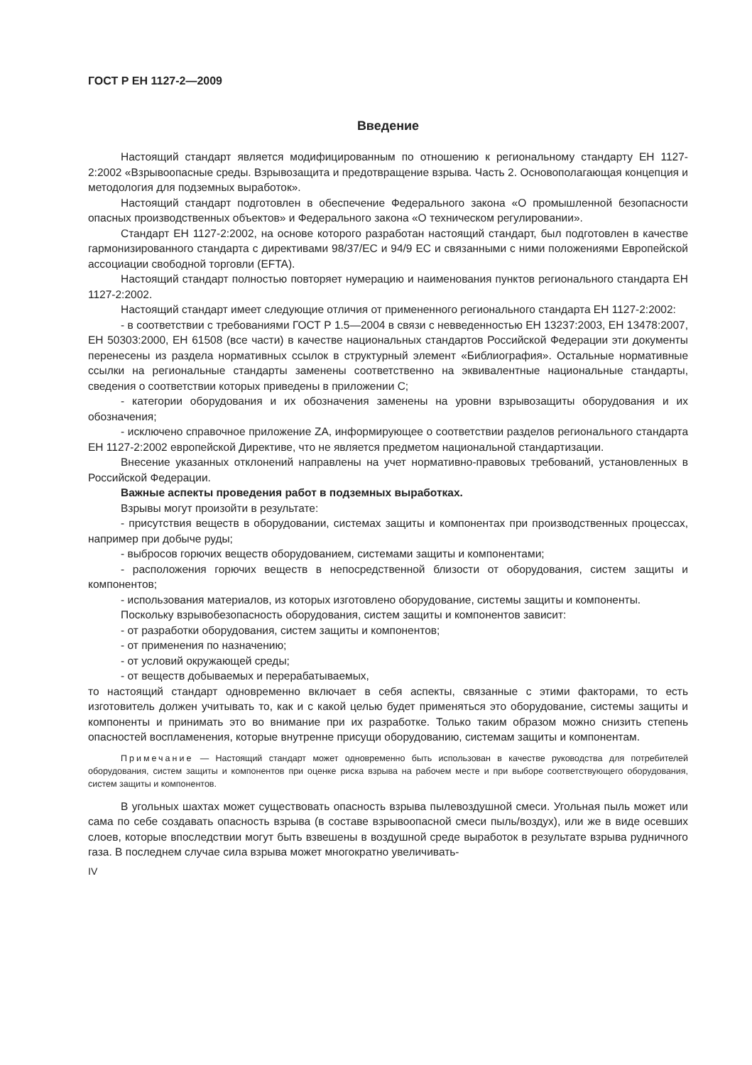ГОСТ Р ЕН 1127-2—2009
Введение
Настоящий стандарт является модифицированным по отношению к региональному стандарту ЕН 1127-2:2002 «Взрывоопасные среды. Взрывозащита и предотвращение взрыва. Часть 2. Основополагающая концепция и методология для подземных выработок».
Настоящий стандарт подготовлен в обеспечение Федерального закона «О промышленной безопасности опасных производственных объектов» и Федерального закона «О техническом регулировании».
Стандарт ЕН 1127-2:2002, на основе которого разработан настоящий стандарт, был подготовлен в качестве гармонизированного стандарта с директивами 98/37/ЕС и 94/9 ЕС и связанными с ними положениями Европейской ассоциации свободной торговли (EFTA).
Настоящий стандарт полностью повторяет нумерацию и наименования пунктов регионального стандарта ЕН 1127-2:2002.
Настоящий стандарт имеет следующие отличия от примененного регионального стандарта ЕН 1127-2:2002:
- в соответствии с требованиями ГОСТ Р 1.5—2004 в связи с невведенностью ЕН 13237:2003, ЕН 13478:2007, ЕН 50303:2000, ЕН 61508 (все части) в качестве национальных стандартов Российской Федерации эти документы перенесены из раздела нормативных ссылок в структурный элемент «Библиография». Остальные нормативные ссылки на региональные стандарты заменены соответственно на эквивалентные национальные стандарты, сведения о соответствии которых приведены в приложении С;
- категории оборудования и их обозначения заменены на уровни взрывозащиты оборудования и их обозначения;
- исключено справочное приложение ZA, информирующее о соответствии разделов регионального стандарта ЕН 1127-2:2002 европейской Директиве, что не является предметом национальной стандартизации.
Внесение указанных отклонений направлены на учет нормативно-правовых требований, установленных в Российской Федерации.
Важные аспекты проведения работ в подземных выработках.
Взрывы могут произойти в результате:
- присутствия веществ в оборудовании, системах защиты и компонентах при производственных процессах, например при добыче руды;
- выбросов горючих веществ оборудованием, системами защиты и компонентами;
- расположения горючих веществ в непосредственной близости от оборудования, систем защиты и компонентов;
- использования материалов, из которых изготовлено оборудование, системы защиты и компоненты.
Поскольку взрывобезопасность оборудования, систем защиты и компонентов зависит:
- от разработки оборудования, систем защиты и компонентов;
- от применения по назначению;
- от условий окружающей среды;
- от веществ добываемых и перерабатываемых,
то настоящий стандарт одновременно включает в себя аспекты, связанные с этими факторами, то есть изготовитель должен учитывать то, как и с какой целью будет применяться это оборудование, системы защиты и компоненты и принимать это во внимание при их разработке. Только таким образом можно снизить степень опасностей воспламенения, которые внутренне присущи оборудованию, системам защиты и компонентам.
Примечание — Настоящий стандарт может одновременно быть использован в качестве руководства для потребителей оборудования, систем защиты и компонентов при оценке риска взрыва на рабочем месте и при выборе соответствующего оборудования, систем защиты и компонентов.
В угольных шахтах может существовать опасность взрыва пылевоздушной смеси. Угольная пыль может или сама по себе создавать опасность взрыва (в составе взрывоопасной смеси пыль/воздух), или же в виде осевших слоев, которые впоследствии могут быть взвешены в воздушной среде выработок в результате взрыва рудничного газа. В последнем случае сила взрыва может многократно увеличивать-
IV